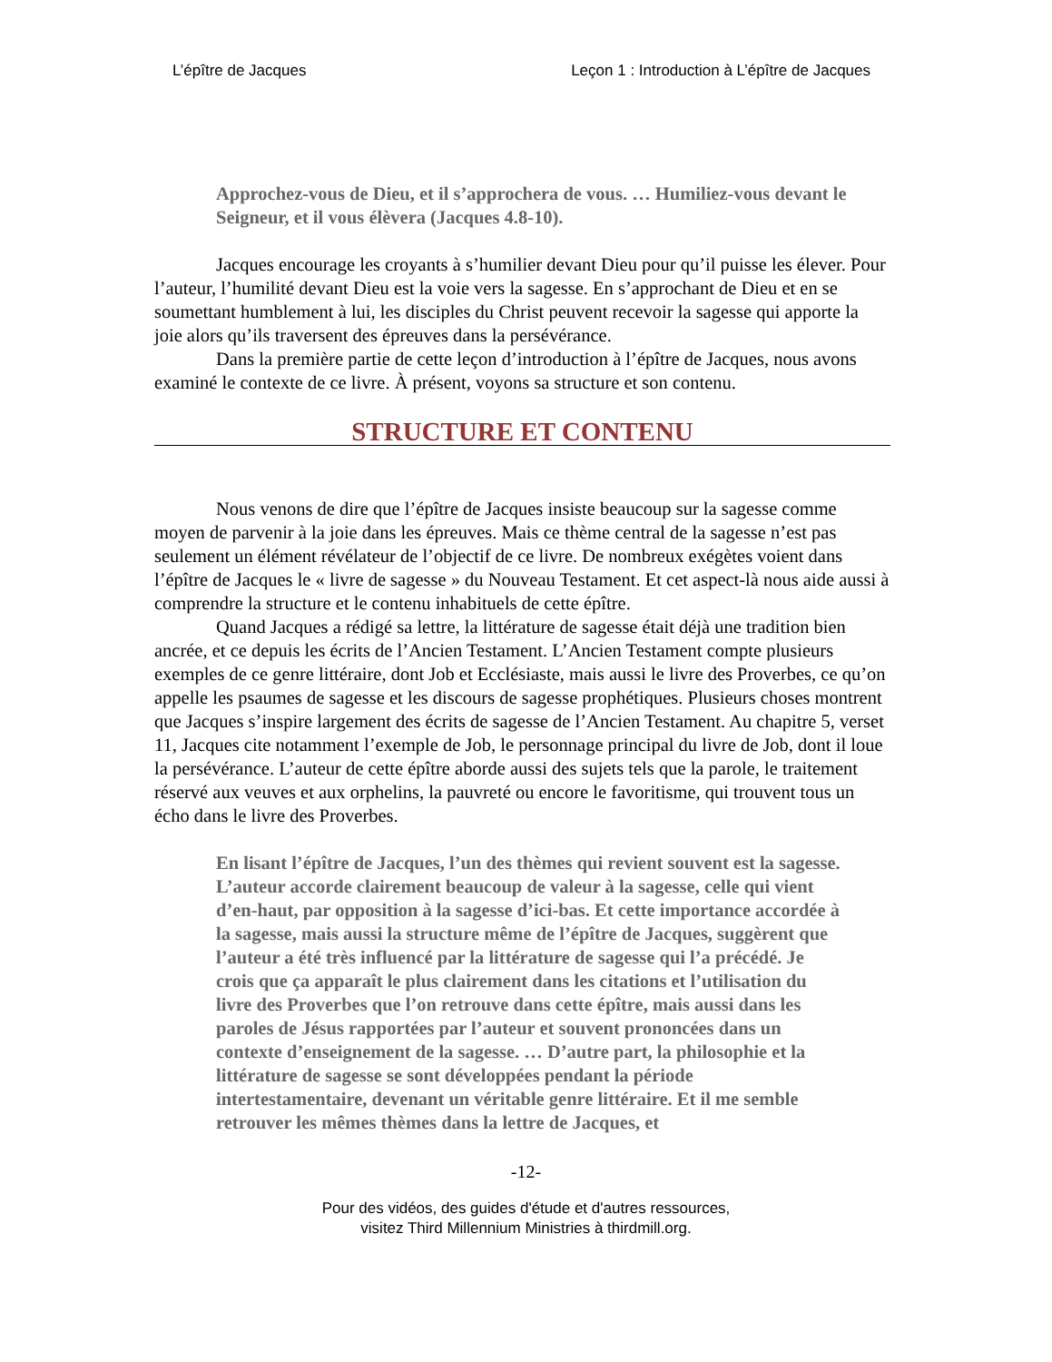L’épître de Jacques Leçon 1 : Introduction à L’épître de Jacques
Approchez-vous de Dieu, et il s’approchera de vous. … Humiliez-vous devant le Seigneur, et il vous élèvera (Jacques 4.8-10).
Jacques encourage les croyants à s’humilier devant Dieu pour qu’il puisse les élever. Pour l’auteur, l’humilité devant Dieu est la voie vers la sagesse. En s’approchant de Dieu et en se soumettant humblement à lui, les disciples du Christ peuvent recevoir la sagesse qui apporte la joie alors qu’ils traversent des épreuves dans la persévérance.
Dans la première partie de cette leçon d’introduction à l’épître de Jacques, nous avons examiné le contexte de ce livre. À présent, voyons sa structure et son contenu.
STRUCTURE ET CONTENU
Nous venons de dire que l’épître de Jacques insiste beaucoup sur la sagesse comme moyen de parvenir à la joie dans les épreuves. Mais ce thème central de la sagesse n’est pas seulement un élément révélateur de l’objectif de ce livre. De nombreux exégètes voient dans l’épître de Jacques le « livre de sagesse » du Nouveau Testament. Et cet aspect-là nous aide aussi à comprendre la structure et le contenu inhabituels de cette épître.
Quand Jacques a rédigé sa lettre, la littérature de sagesse était déjà une tradition bien ancrée, et ce depuis les écrits de l’Ancien Testament. L’Ancien Testament compte plusieurs exemples de ce genre littéraire, dont Job et Ecclésiaste, mais aussi le livre des Proverbes, ce qu’on appelle les psaumes de sagesse et les discours de sagesse prophétiques. Plusieurs choses montrent que Jacques s’inspire largement des écrits de sagesse de l’Ancien Testament. Au chapitre 5, verset 11, Jacques cite notamment l’exemple de Job, le personnage principal du livre de Job, dont il loue la persévérance. L’auteur de cette épître aborde aussi des sujets tels que la parole, le traitement réservé aux veuves et aux orphelins, la pauvreté ou encore le favoritisme, qui trouvent tous un écho dans le livre des Proverbes.
En lisant l’épître de Jacques, l’un des thèmes qui revient souvent est la sagesse. L’auteur accorde clairement beaucoup de valeur à la sagesse, celle qui vient d’en-haut, par opposition à la sagesse d’ici-bas. Et cette importance accordée à la sagesse, mais aussi la structure même de l’épître de Jacques, suggèrent que l’auteur a été très influencé par la littérature de sagesse qui l’a précédé. Je crois que ça apparaît le plus clairement dans les citations et l’utilisation du livre des Proverbes que l’on retrouve dans cette épître, mais aussi dans les paroles de Jésus rapportées par l’auteur et souvent prononcées dans un contexte d’enseignement de la sagesse. … D’autre part, la philosophie et la littérature de sagesse se sont développées pendant la période intertestamentaire, devenant un véritable genre littéraire. Et il me semble retrouver les mêmes thèmes dans la lettre de Jacques, et
-12-
Pour des vidéos, des guides d'étude et d'autres ressources,
visitez Third Millennium Ministries à thirdmill.org.